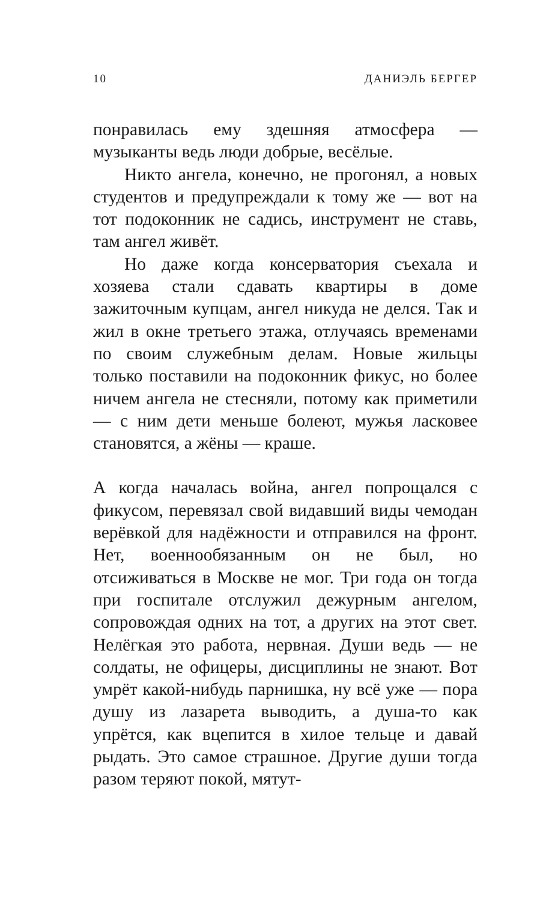10 ДАНИЭЛЬ БЕРГЕР
понравилась ему здешняя атмосфера — музыканты ведь люди добрые, весёлые.
Никто ангела, конечно, не прогонял, а новых студентов и предупреждали к тому же — вот на тот подоконник не садись, инструмент не ставь, там ангел живёт.
Но даже когда консерватория съехала и хозяева стали сдавать квартиры в доме зажиточным купцам, ангел никуда не делся. Так и жил в окне третьего этажа, отлучаясь временами по своим служебным делам. Новые жильцы только поставили на подоконник фикус, но более ничем ангела не стесняли, потому как приметили — с ним дети меньше болеют, мужья ласковее становятся, а жёны — краше.
А когда началась война, ангел попрощался с фикусом, перевязал свой видавший виды чемодан верёвкой для надёжности и отправился на фронт. Нет, военнообязанным он не был, но отсиживаться в Москве не мог. Три года он тогда при госпитале отслужил дежурным ангелом, сопровождая одних на тот, а других на этот свет. Нелёгкая это работа, нервная. Души ведь — не солдаты, не офицеры, дисциплины не знают. Вот умрёт какой-нибудь парнишка, ну всё уже — пора душу из лазарета выводить, а душа-то как упрётся, как вцепится в хилое тельце и давай рыдать. Это самое страшное. Другие души тогда разом теряют покой, мятут-